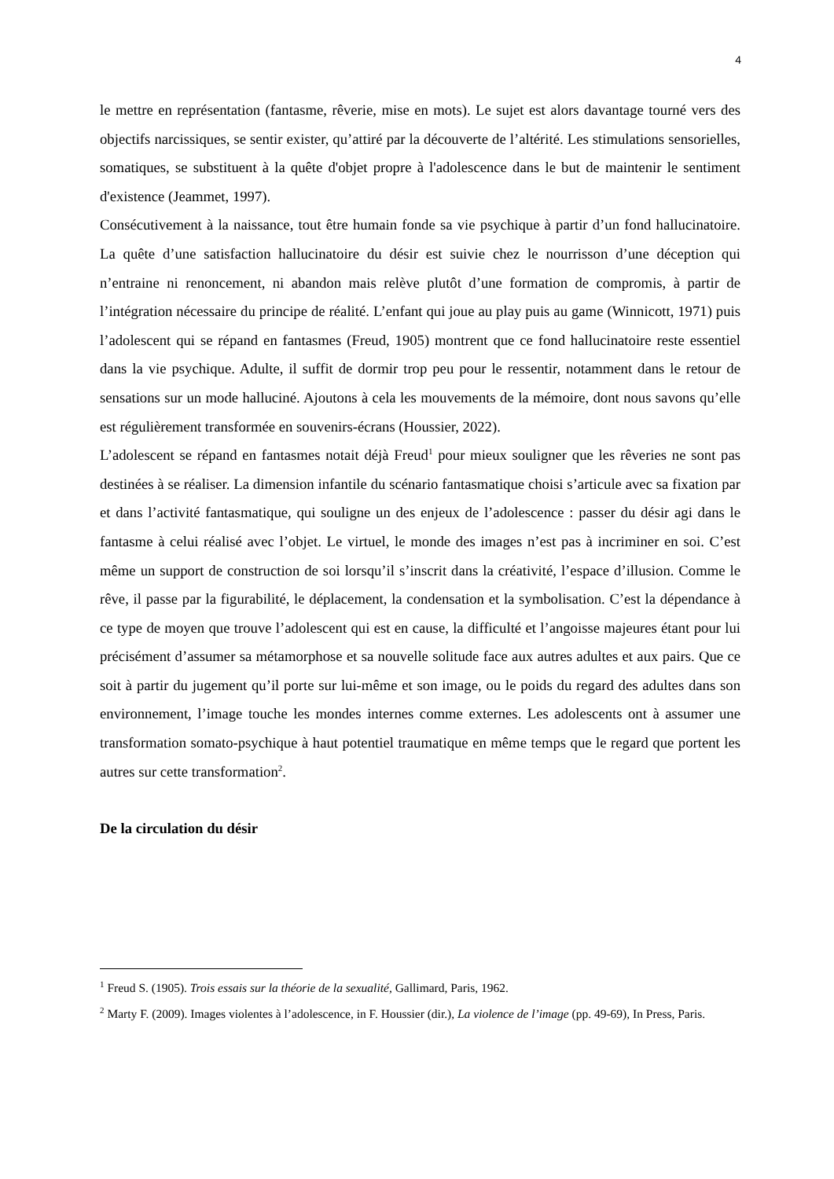4
le mettre en représentation (fantasme, rêverie, mise en mots). Le sujet est alors davantage tourné vers des objectifs narcissiques, se sentir exister, qu’attiré par la découverte de l’altérité. Les stimulations sensorielles, somatiques, se substituent à la quête d'objet propre à l'adolescence dans le but de maintenir le sentiment d'existence (Jeammet, 1997).
Consécutivement à la naissance, tout être humain fonde sa vie psychique à partir d’un fond hallucinatoire. La quête d’une satisfaction hallucinatoire du désir est suivie chez le nourrisson d’une déception qui n’entraine ni renoncement, ni abandon mais relève plutôt d’une formation de compromis, à partir de l’intégration nécessaire du principe de réalité. L’enfant qui joue au play puis au game (Winnicott, 1971) puis l’adolescent qui se répand en fantasmes (Freud, 1905) montrent que ce fond hallucinatoire reste essentiel dans la vie psychique. Adulte, il suffit de dormir trop peu pour le ressentir, notamment dans le retour de sensations sur un mode halluciné. Ajoutons à cela les mouvements de la mémoire, dont nous savons qu’elle est régulièrement transformée en souvenirs-écrans (Houssier, 2022).
L’adolescent se répand en fantasmes notait déjà Freud<sup>1</sup> pour mieux souligner que les rêveries ne sont pas destinées à se réaliser. La dimension infantile du scénario fantasmatique choisi s’articule avec sa fixation par et dans l’activité fantasmatique, qui souligne un des enjeux de l’adolescence : passer du désir agi dans le fantasme à celui réalisé avec l’objet. Le virtuel, le monde des images n’est pas à incriminer en soi. C’est même un support de construction de soi lorsqu’il s’inscrit dans la créativité, l’espace d’illusion. Comme le rêve, il passe par la figurabilité, le déplacement, la condensation et la symbolisation. C’est la dépendance à ce type de moyen que trouve l’adolescent qui est en cause, la difficulté et l’angoisse majeures étant pour lui précisément d’assumer sa métamorphose et sa nouvelle solitude face aux autres adultes et aux pairs. Que ce soit à partir du jugement qu’il porte sur lui-même et son image, ou le poids du regard des adultes dans son environnement, l’image touche les mondes internes comme externes. Les adolescents ont à assumer une transformation somato-psychique à haut potentiel traumatique en même temps que le regard que portent les autres sur cette transformation<sup>2</sup>.
De la circulation du désir
<sup>1</sup> Freud S. (1905). Trois essais sur la théorie de la sexualité, Gallimard, Paris, 1962.
<sup>2</sup> Marty F. (2009). Images violentes à l’adolescence, in F. Houssier (dir.), La violence de l’image (pp. 49-69), In Press, Paris.